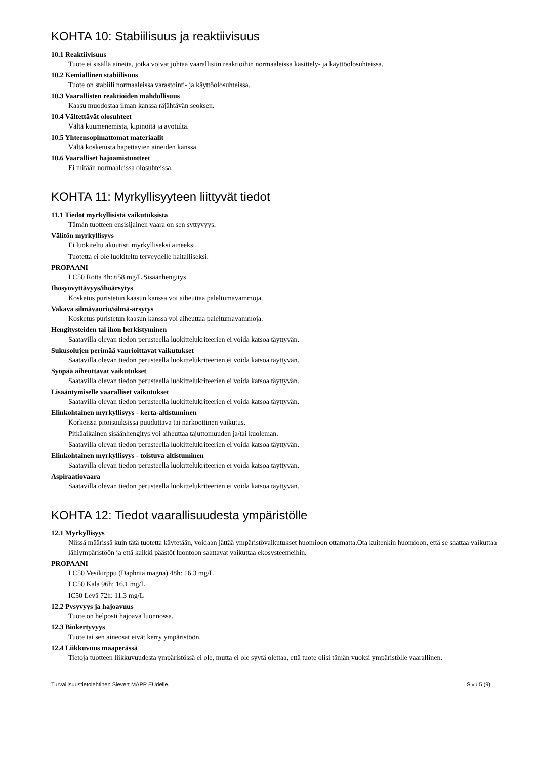KOHTA 10: Stabiilisuus ja reaktiivisuus
10.1 Reaktiivisuus
Tuote ei sisällä aineita, jotka voivat johtaa vaarallisiin reaktioihin normaaleissa käsittely- ja käyttöolosuhteissa.
10.2 Kemiallinen stabiilisuus
Tuote on stabiili normaaleissa varastointi- ja käyttöolosuhteissa.
10.3 Vaarallisten reaktioiden mahdollisuus
Kaasu muodostaa ilman kanssa räjähtävän seoksen.
10.4 Vältettävät olosuhteet
Vältä kuumenemista, kipinöitä ja avotulta.
10.5 Yhteensopimattomat materiaalit
Vältä kosketusta hapettavien aineiden kanssa.
10.6 Vaaralliset hajoamistuotteet
Ei mitään normaaleissa olosuhteissa.
KOHTA 11: Myrkyllisyyteen liittyvät tiedot
11.1 Tiedot myrkyllisistä vaikutuksista
Tämän tuotteen ensisijainen vaara on sen syttyvyys.
Välitön myrkyllisyys
Ei luokiteltu akuutisti myrkylliseksi aineeksi.
Tuotetta ei ole luokiteltu terveydelle haitalliseksi.
PROPAANI
LC50 Rotta 4h: 658 mg/L Sisäänhengitys
Ihosyövyttävyys/ihoärsytys
Kosketus puristetun kaasun kanssa voi aiheuttaa paleltumavammoja.
Vakava silmävaurio/silmä-ärsytys
Kosketus puristetun kaasun kanssa voi aiheuttaa paleltumavammoja.
Hengitysteiden tai ihon herkistyminen
Saatavilla olevan tiedon perusteella luokittelukriteerien ei voida katsoa täyttyvän.
Sukusolujen perimää vaurioittavat vaikutukset
Saatavilla olevan tiedon perusteella luokittelukriteerien ei voida katsoa täyttyvän.
Syöpää aiheuttavat vaikutukset
Saatavilla olevan tiedon perusteella luokittelukriteerien ei voida katsoa täyttyvän.
Lisääntymiselle vaaralliset vaikutukset
Saatavilla olevan tiedon perusteella luokittelukriteerien ei voida katsoa täyttyvän.
Elinkohtainen myrkyllisyys - kerta-altistuminen
Korkeissa pitoisuuksissa puuduttava tai narkoottinen vaikutus.
Pitkäaikainen sisäänhengitys voi aiheuttaa tajuttomuuden ja/tai kuoleman.
Saatavilla olevan tiedon perusteella luokittelukriteerien ei voida katsoa täyttyvän.
Elinkohtainen myrkyllisyys - toistuva altistuminen
Saatavilla olevan tiedon perusteella luokittelukriteerien ei voida katsoa täyttyvän.
Aspiraatiovaara
Saatavilla olevan tiedon perusteella luokittelukriteerien ei voida katsoa täyttyvän.
KOHTA 12: Tiedot vaarallisuudesta ympäristölle
12.1 Myrkyllisyys
Niissä määrissä kuin tätä tuotetta käytetään, voidaan jättää ympäristövaikutukset huomioon ottamatta.Ota kuitenkin huomioon, että se saattaa vaikuttaa lähiympäristöön ja että kaikki päästöt luontoon saattavat vaikuttaa ekosysteemeihin.
PROPAANI
LC50 Vesikirppu (Daphnia magna) 48h: 16.3 mg/L
LC50 Kala 96h: 16.1 mg/L
IC50 Levä 72h: 11.3 mg/L
12.2 Pysyvyys ja hajoavuus
Tuote on helposti hajoava luonnossa.
12.3 Biokertyvyys
Tuote tai sen aineosat eivät kerry ympäristöön.
12.4 Liikkuvuus maaperässä
Tietoja tuotteen liikkuvuudesta ympäristössä ei ole, mutta ei ole syytä olettaa, että tuote olisi tämän vuoksi ympäristölle vaarallinen.
Turvallisuustietolehtinen Sievert MAPP EUdelle. Sivu 5 (9)